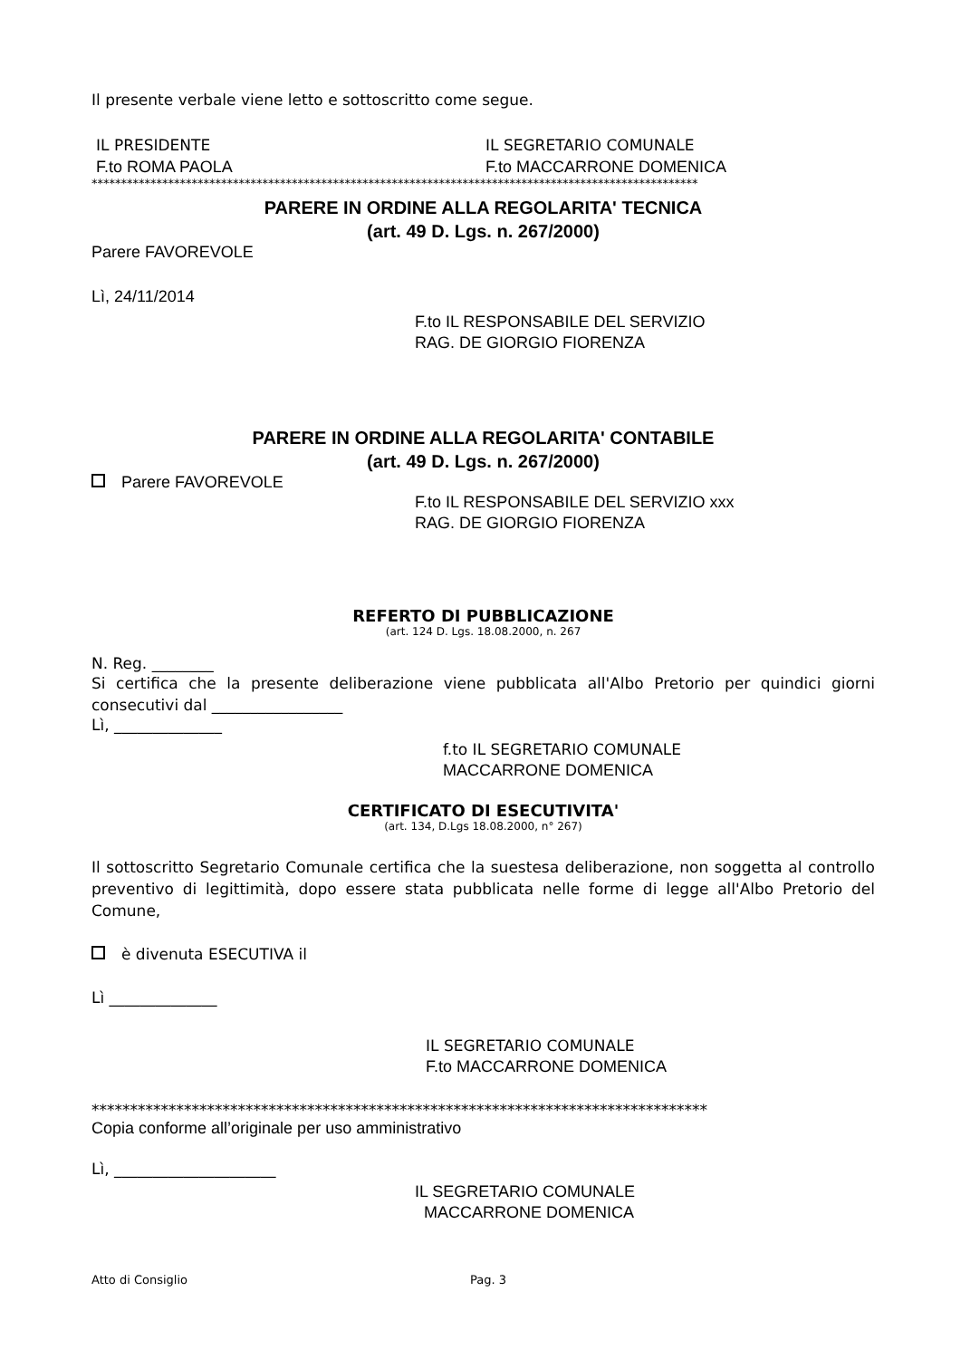Il presente verbale viene letto e sottoscritto come segue.
IL PRESIDENTE IL SEGRETARIO COMUNALE
F.to ROMA PAOLA F.to MACCARRONE DOMENICA
*******************************************************************************************************
PARERE IN ORDINE ALLA REGOLARITA' TECNICA
(art. 49 D. Lgs. n. 267/2000)
Parere FAVOREVOLE
Lì, 24/11/2014
F.to IL RESPONSABILE DEL SERVIZIO
RAG. DE GIORGIO FIORENZA
PARERE IN ORDINE ALLA REGOLARITA' CONTABILE
(art. 49 D. Lgs. n. 267/2000)
Parere FAVOREVOLE
F.to IL RESPONSABILE DEL SERVIZIO xxx
RAG. DE GIORGIO FIORENZA
REFERTO DI PUBBLICAZIONE
(art. 124 D. Lgs. 18.08.2000, n. 267
N. Reg. ________
Si certifica che la presente deliberazione viene pubblicata all'Albo Pretorio per quindici giorni consecutivi dal _________________
Lì, ______________
f.to IL SEGRETARIO COMUNALE
MACCARRONE DOMENICA
CERTIFICATO DI ESECUTIVITA'
(art. 134, D.Lgs 18.08.2000, n° 267)
Il sottoscritto Segretario Comunale certifica che la suestesa deliberazione, non soggetta al controllo preventivo di legittimità, dopo essere stata pubblicata nelle forme di legge all'Albo Pretorio del Comune,
è divenuta ESECUTIVA il
Lì ______________
IL SEGRETARIO COMUNALE
F.to MACCARRONE DOMENICA
********************************************************************************
Copia conforme all’originale per uso amministrativo
Lì, _____________________
IL SEGRETARIO COMUNALE
MACCARRONE DOMENICA
Atto di Consiglio Pag. 3